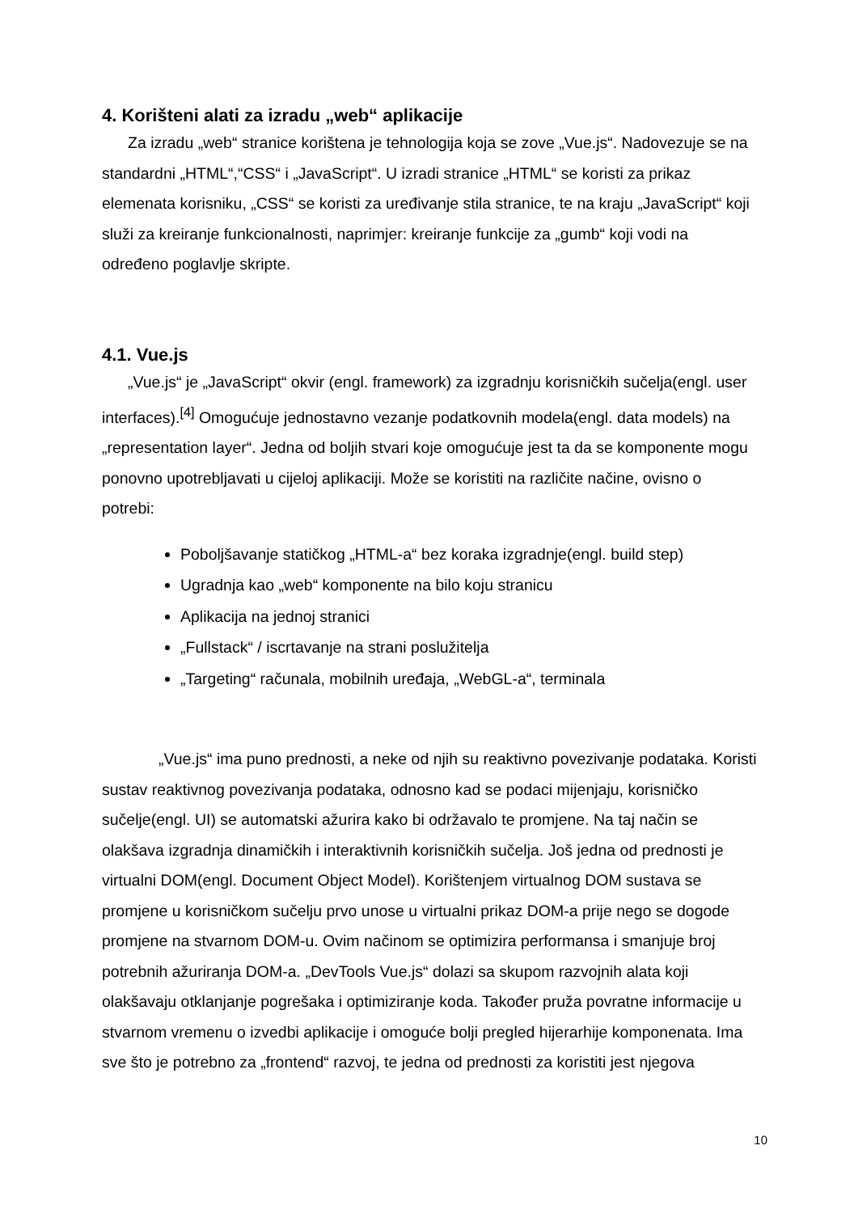4. Korišteni alati za izradu „web“ aplikacije
Za izradu „web“ stranice korištena je tehnologija koja se zove „Vue.js“. Nadovezuje se na standardni „HTML“,“CSS“ i „JavaScript“. U izradi stranice „HTML“ se koristi za prikaz elemenata korisniku, „CSS“ se koristi za uređivanje stila stranice, te na kraju „JavaScript“ koji služi za kreiranje funkcionalnosti, naprimjer: kreiranje funkcije za „gumb“ koji vodi na određeno poglavlje skripte.
4.1. Vue.js
„Vue.js“ je „JavaScript“ okvir (engl. framework) za izgradnju korisničkih sučelja(engl. user interfaces).<sup>[4]</sup> Omogućuje jednostavno vezanje podatkovnih modela(engl. data models) na „representation layer“. Jedna od boljih stvari koje omogućuje jest ta da se komponente mogu ponovno upotrebljavati u cijeloj aplikaciji. Može se koristiti na različite načine, ovisno o potrebi:
Poboljšavanje statičkog „HTML-a“ bez koraka izgradnje(engl. build step)
Ugradnja kao „web“ komponente na bilo koju stranicu
Aplikacija na jednoj stranici
„Fullstack“ / iscrtavanje na strani poslužitelja
„Targeting“ računala, mobilnih uređaja, „WebGL-a“, terminala
„Vue.js“ ima puno prednosti, a neke od njih su reaktivno povezivanje podataka. Koristi sustav reaktivnog povezivanja podataka, odnosno kad se podaci mijenjaju, korisničko sučelje(engl. UI) se automatski ažurira kako bi održavalo te promjene. Na taj način se olakšava izgradnja dinamičkih i interaktivnih korisničkih sučelja. Još jedna od prednosti je virtualni DOM(engl. Document Object Model). Korištenjem virtualnog DOM sustava se promjene u korisničkom sučelju prvo unose u virtualni prikaz DOM-a prije nego se dogode promjene na stvarnom DOM-u. Ovim načinom se optimizira performansa i smanjuje broj potrebnih ažuriranja DOM-a. „DevTools Vue.js“ dolazi sa skupom razvojnih alata koji olakšavaju otklanjanje pogrešaka i optimiziranje koda. Također pruža povratne informacije u stvarnom vremenu o izvedbi aplikacije i omogućе bolji pregled hijerarhije komponenata. Ima sve što je potrebno za „frontend“ razvoj, te jedna od prednosti za koristiti jest njegova
10